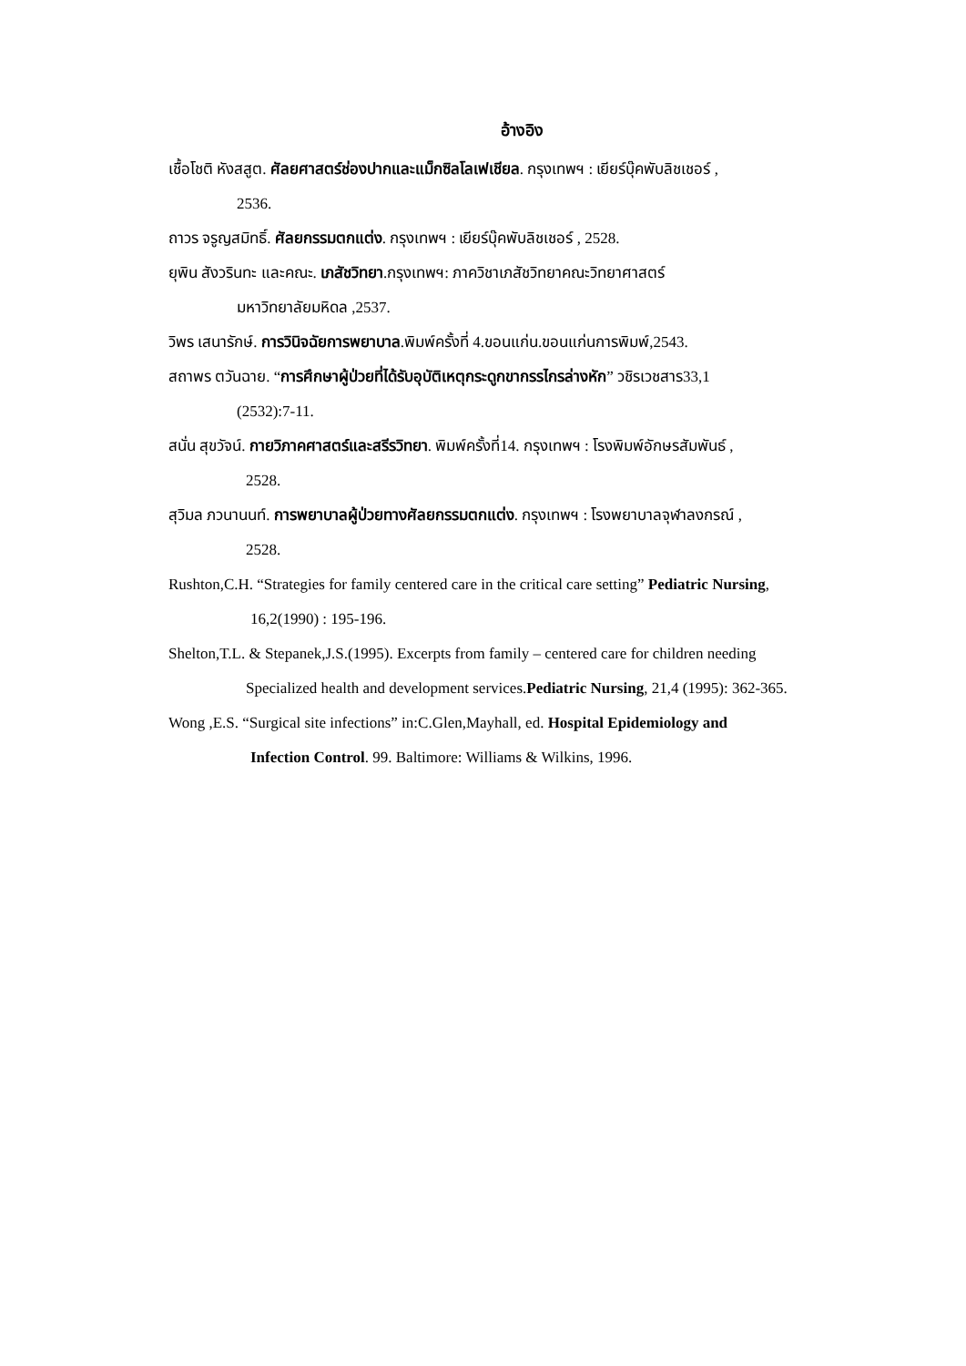อ้างอิง
เชื้อโชติ หังสสูต. ศัลยศาสตร์ช่องปากและแม็กซิลโลเฟเชียล. กรุงเทพฯ : เยียร์บุ๊คพับลิชเชอร์ ,
2536.
ถาวร จรูญสมิทธิ์. ศัลยกรรมตกแต่ง. กรุงเทพฯ : เยียร์บุ๊คพับลิชเชอร์ , 2528.
ยุพิน สังวรินทะ และคณะ. เภสัชวิทยา.กรุงเทพฯ: ภาควิชาเภสัชวิทยาคณะวิทยาศาสตร์
มหาวิทยาลัยมหิดล ,2537.
วิพร เสนารักษ์. การวินิจฉัยการพยาบาล.พิมพ์ครั้งที่ 4.ขอนแก่น.ขอนแก่นการพิมพ์,2543.
สถาพร ตวันฉาย. “การศึกษาผู้ป่วยที่ได้รับอุบัติเหตุกระดูกขากรรไกรล่างหัก” วชิรเวชสาร33,1
(2532):7-11.
สนั่น สุขวัจน์. กายวิภาคศาสตร์และสรีรวิทยา. พิมพ์ครั้งที่14. กรุงเทพฯ : โรงพิมพ์อักษรสัมพันธ์ ,
2528.
สุวิมล ภวนานนท์. การพยาบาลผู้ป่วยทางศัลยกรรมตกแต่ง. กรุงเทพฯ : โรงพยาบาลจุฬาลงกรณ์ ,
2528.
Rushton,C.H. “Strategies for family centered care in the critical care setting” Pediatric Nursing,
16,2(1990) : 195-196.
Shelton,T.L. & Stepanek,J.S.(1995). Excerpts from family – centered care for children needing
Specialized health and development services.Pediatric Nursing, 21,4 (1995): 362-365.
Wong ,E.S. “Surgical site infections” in:C.Glen,Mayhall, ed. Hospital Epidemiology and
Infection Control. 99. Baltimore: Williams & Wilkins, 1996.